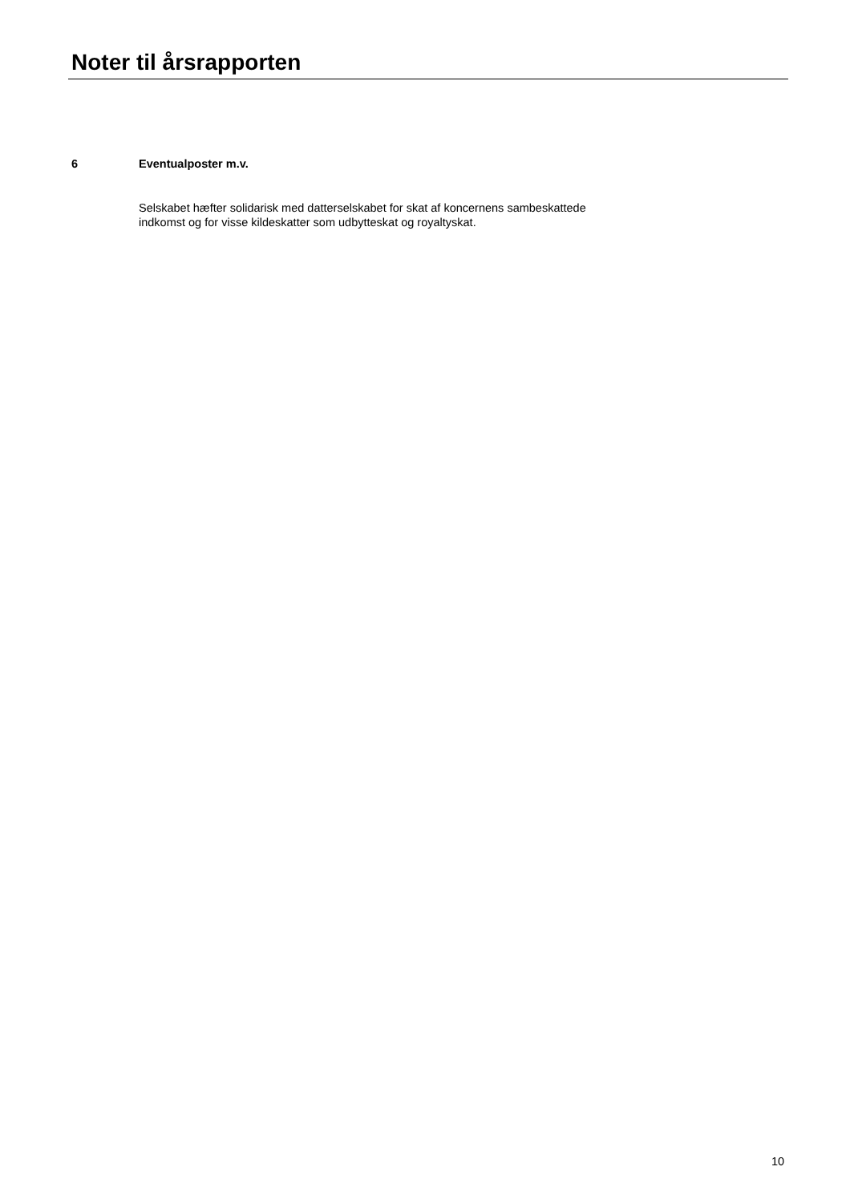Noter til årsrapporten
6 Eventualposter m.v.
Selskabet hæfter solidarisk med datterselskabet for skat af koncernens sambeskattede
indkomst og for visse kildeskatter som udbytteskat og royaltyskat.
10